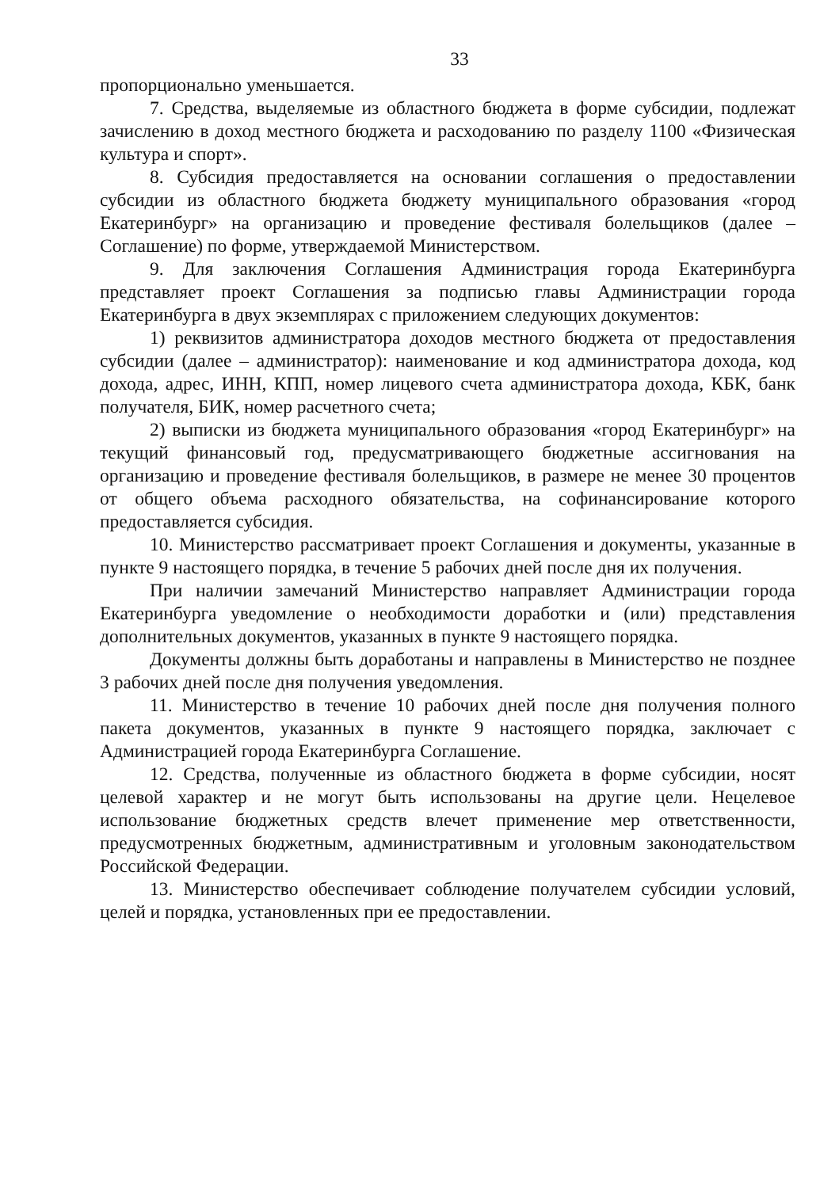33
пропорционально уменьшается.
7. Средства, выделяемые из областного бюджета в форме субсидии, подлежат зачислению в доход местного бюджета и расходованию по разделу 1100 «Физическая культура и спорт».
8. Субсидия предоставляется на основании соглашения о предоставлении субсидии из областного бюджета бюджету муниципального образования «город Екатеринбург» на организацию и проведение фестиваля болельщиков (далее – Соглашение) по форме, утверждаемой Министерством.
9. Для заключения Соглашения Администрация города Екатеринбурга представляет проект Соглашения за подписью главы Администрации города Екатеринбурга в двух экземплярах с приложением следующих документов:
1) реквизитов администратора доходов местного бюджета от предоставления субсидии (далее – администратор): наименование и код администратора дохода, код дохода, адрес, ИНН, КПП, номер лицевого счета администратора дохода, КБК, банк получателя, БИК, номер расчетного счета;
2) выписки из бюджета муниципального образования «город Екатеринбург» на текущий финансовый год, предусматривающего бюджетные ассигнования на организацию и проведение фестиваля болельщиков, в размере не менее 30 процентов от общего объема расходного обязательства, на софинансирование которого предоставляется субсидия.
10. Министерство рассматривает проект Соглашения и документы, указанные в пункте 9 настоящего порядка, в течение 5 рабочих дней после дня их получения.
При наличии замечаний Министерство направляет Администрации города Екатеринбурга уведомление о необходимости доработки и (или) представления дополнительных документов, указанных в пункте 9 настоящего порядка.
Документы должны быть доработаны и направлены в Министерство не позднее 3 рабочих дней после дня получения уведомления.
11. Министерство в течение 10 рабочих дней после дня получения полного пакета документов, указанных в пункте 9 настоящего порядка, заключает с Администрацией города Екатеринбурга Соглашение.
12. Средства, полученные из областного бюджета в форме субсидии, носят целевой характер и не могут быть использованы на другие цели. Нецелевое использование бюджетных средств влечет применение мер ответственности, предусмотренных бюджетным, административным и уголовным законодательством Российской Федерации.
13. Министерство обеспечивает соблюдение получателем субсидии условий, целей и порядка, установленных при ее предоставлении.